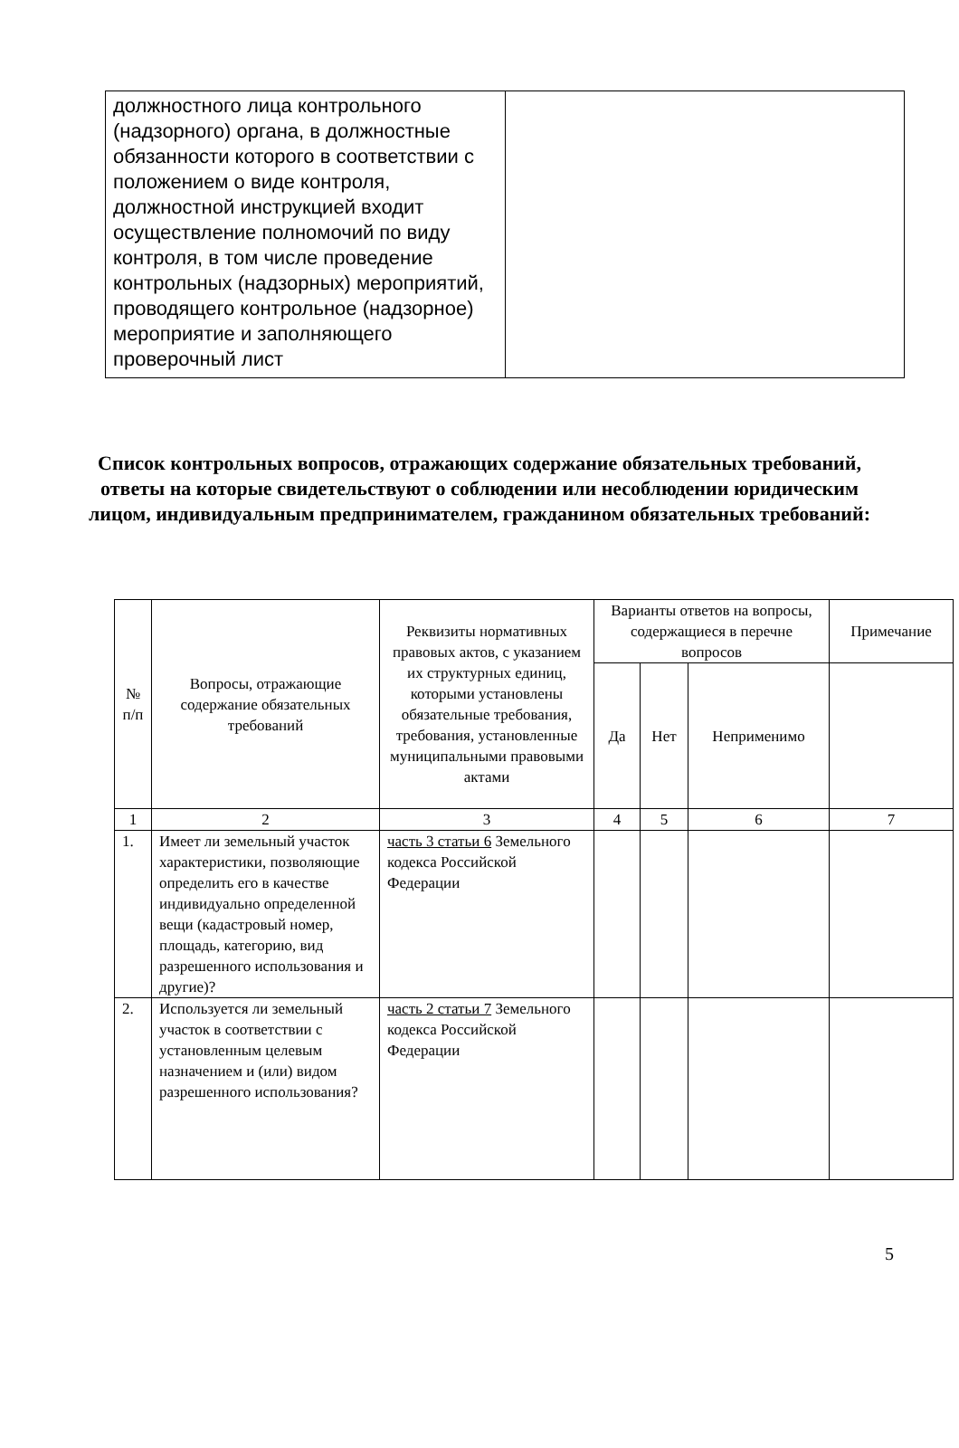| должностного лица контрольного (надзорного) органа, в должностные обязанности которого в соответствии с положением о виде контроля, должностной инструкцией входит осуществление полномочий по виду контроля, в том числе проведение контрольных (надзорных) мероприятий, проводящего контрольное (надзорное) мероприятие и заполняющего проверочный лист | |
Список контрольных вопросов, отражающих содержание обязательных требований, ответы на которые свидетельствуют о соблюдении или несоблюдении юридическим лицом, индивидуальным предпринимателем, гражданином обязательных требований:
| № п/п | Вопросы, отражающие содержание обязательных требований | Реквизиты нормативных правовых актов, с указанием их структурных единиц, которыми установлены обязательные требования, требования, установленные муниципальными правовыми актами | Варианты ответов на вопросы, содержащиеся в перечне вопросов | | | Примечание |
| --- | --- | --- | --- | --- | --- | --- |
| | | | Да | Нет | Неприменимо | |
| 1 | 2 | 3 | 4 | 5 | 6 | 7 |
| 1. | Имеет ли земельный участок характеристики, позволяющие определить его в качестве индивидуально определенной вещи (кадастровый номер, площадь, категорию, вид разрешенного использования и другие)? | часть 3 статьи 6 Земельного кодекса Российской Федерации | | | | |
| 2. | Используется ли земельный участок в соответствии с установленным целевым назначением и (или) видом разрешенного использования? | часть 2 статьи 7 Земельного кодекса Российской Федерации | | | | |
5